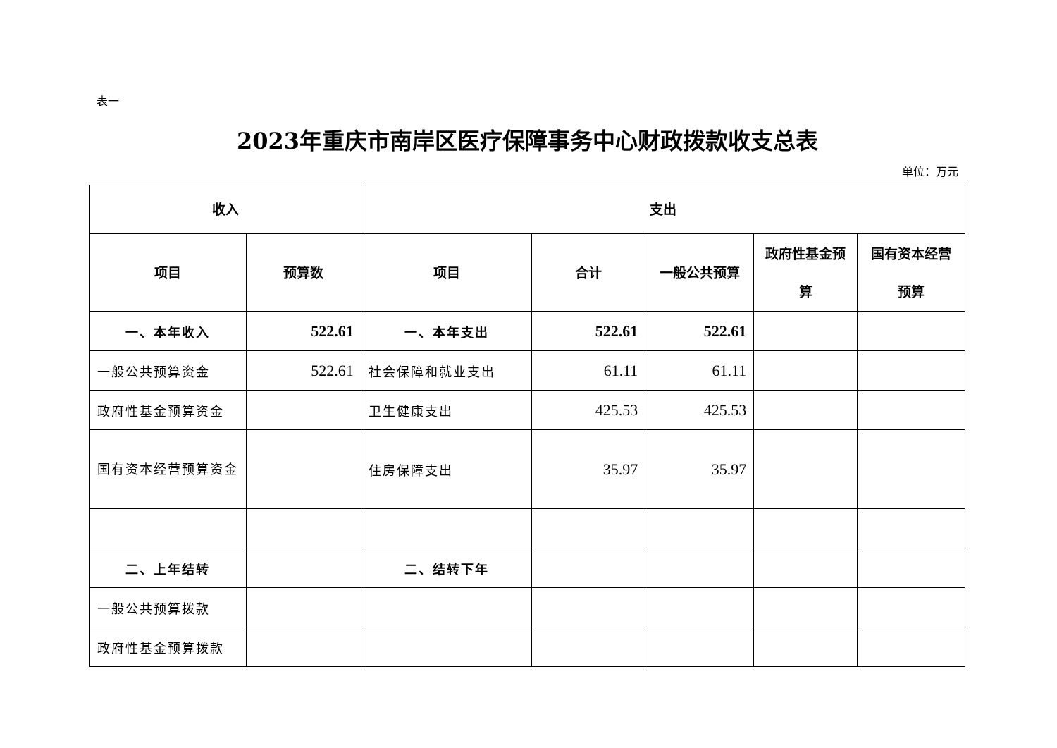表一
2023年重庆市南岸区医疗保障事务中心财政拨款收支总表
单位：万元
| 收入 | | 支出 | | | | |
| --- | --- | --- | --- | --- | --- | --- |
| 项目 | 预算数 | 项目 | 合计 | 一般公共预算 | 政府性基金预算 | 国有资本经营预算 |
| 一、本年收入 | 522.61 | 一、本年支出 | 522.61 | 522.61 | | |
| 一般公共预算资金 | 522.61 | 社会保障和就业支出 | 61.11 | 61.11 | | |
| 政府性基金预算资金 | | 卫生健康支出 | 425.53 | 425.53 | | |
| 国有资本经营预算资金 | | 住房保障支出 | 35.97 | 35.97 | | |
| 二、上年结转 | | 二、结转下年 | | | | |
| 一般公共预算拨款 | | | | | | |
| 政府性基金预算拨款 | | | | | | |